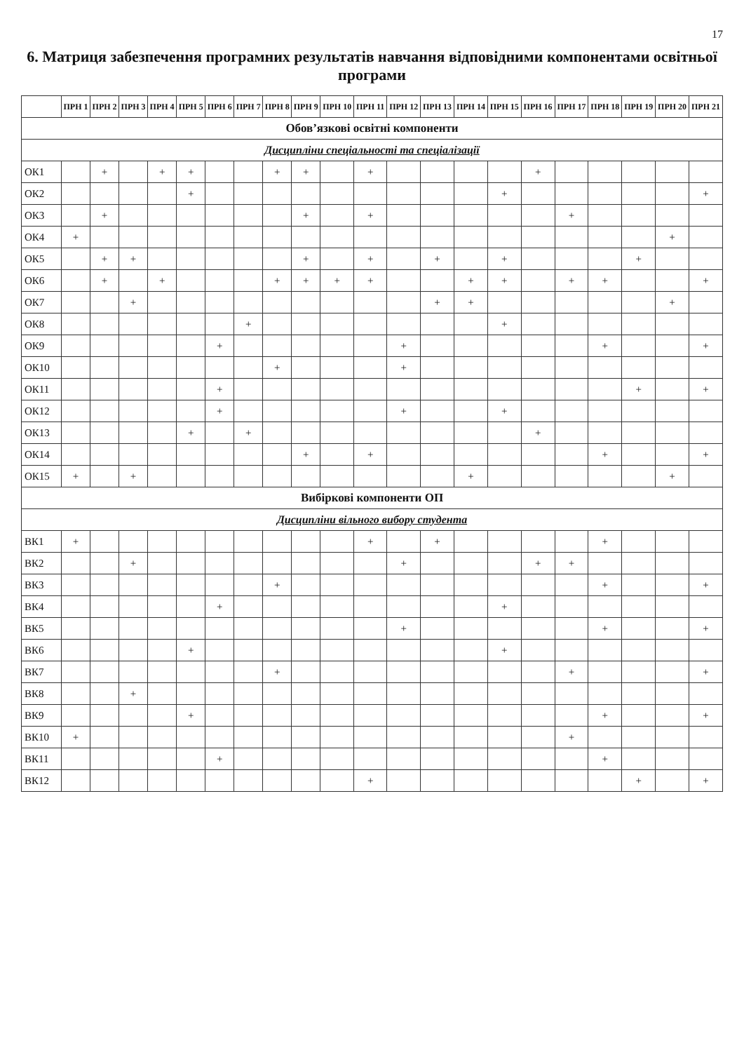17
6. Матриця забезпечення програмних результатів навчання відповідними компонентами освітньої програми
| | ПРН 1 | ПРН 2 | ПРН 3 | ПРН 4 | ПРН 5 | ПРН 6 | ПРН 7 | ПРН 8 | ПРН 9 | ПРН 10 | ПРН 11 | ПРН 12 | ПРН 13 | ПРН 14 | ПРН 15 | ПРН 16 | ПРН 17 | ПРН 18 | ПРН 19 | ПРН 20 | ПРН 21 |
| --- | --- | --- | --- | --- | --- | --- | --- | --- | --- | --- | --- | --- | --- | --- | --- | --- | --- | --- | --- | --- | --- |
| Обов’язкові освітні компоненти | | | | | | | | | | | | | | | | | | | | | |
| Дисципліни спеціальності та спеціалізації | | | | | | | | | | | | | | | | | | | | | |
| ОК1 | | + | | + | + | | | + | + | | + | | | | | + | | | | | |
| ОК2 | | | | | + | | | | | | | | | | + | | | | | | + |
| ОК3 | | + | | | | | | | + | | + | | | | | | + | | | | |
| ОК4 | + | | | | | | | | | | | | | | | | | | | + | |
| ОК5 | | + | + | | | | | | + | | + | | + | | + | | | | + | | |
| ОК6 | | + | | + | | | | + | + | + | + | | | + | + | | + | + | | | + |
| ОК7 | | | + | | | | | | | | | | + | + | | | | | | + | |
| ОК8 | | | | | | | + | | | | | | | | + | | | | | | |
| ОК9 | | | | | | + | | | | | | + | | | | | | + | | | + |
| ОК10 | | | | | | | | + | | | | + | | | | | | | | | |
| ОК11 | | | | | | + | | | | | | | | | | | | | + | | + |
| ОК12 | | | | | | + | | | | | | + | | | + | | | | | | |
| ОК13 | | | | | + | | + | | | | | | | | | + | | | | | |
| ОК14 | | | | | | | | | + | | + | | | | | | | + | | | + |
| ОК15 | + | | + | | | | | | | | | | | + | | | | | | + | |
| Вибіркові компоненти ОП | | | | | | | | | | | | | | | | | | | | | |
| Дисципліни вільного вибору студента | | | | | | | | | | | | | | | | | | | | | |
| ВК1 | + | | | | | | | | | | + | | + | | | | | + | | | |
| ВК2 | | | + | | | | | | | | | + | | | | + | + | | | | |
| ВК3 | | | | | | | | + | | | | | | | | | | + | | | + |
| ВК4 | | | | | | + | | | | | | | | | + | | | | | | |
| ВК5 | | | | | | | | | | | | + | | | | | | + | | | + |
| ВК6 | | | | | + | | | | | | | | | | + | | | | | | |
| ВК7 | | | | | | | | + | | | | | | | | | + | | | | + |
| ВК8 | | | + | | | | | | | | | | | | | | | | | | |
| ВК9 | | | | | + | | | | | | | | | | | | | + | | | + |
| ВК10 | + | | | | | | | | | | | | | | | | + | | | | |
| ВК11 | | | | | | + | | | | | | | | | | | | + | | | |
| ВК12 | | | | | | | | | | | + | | | | | | | | + | | + |